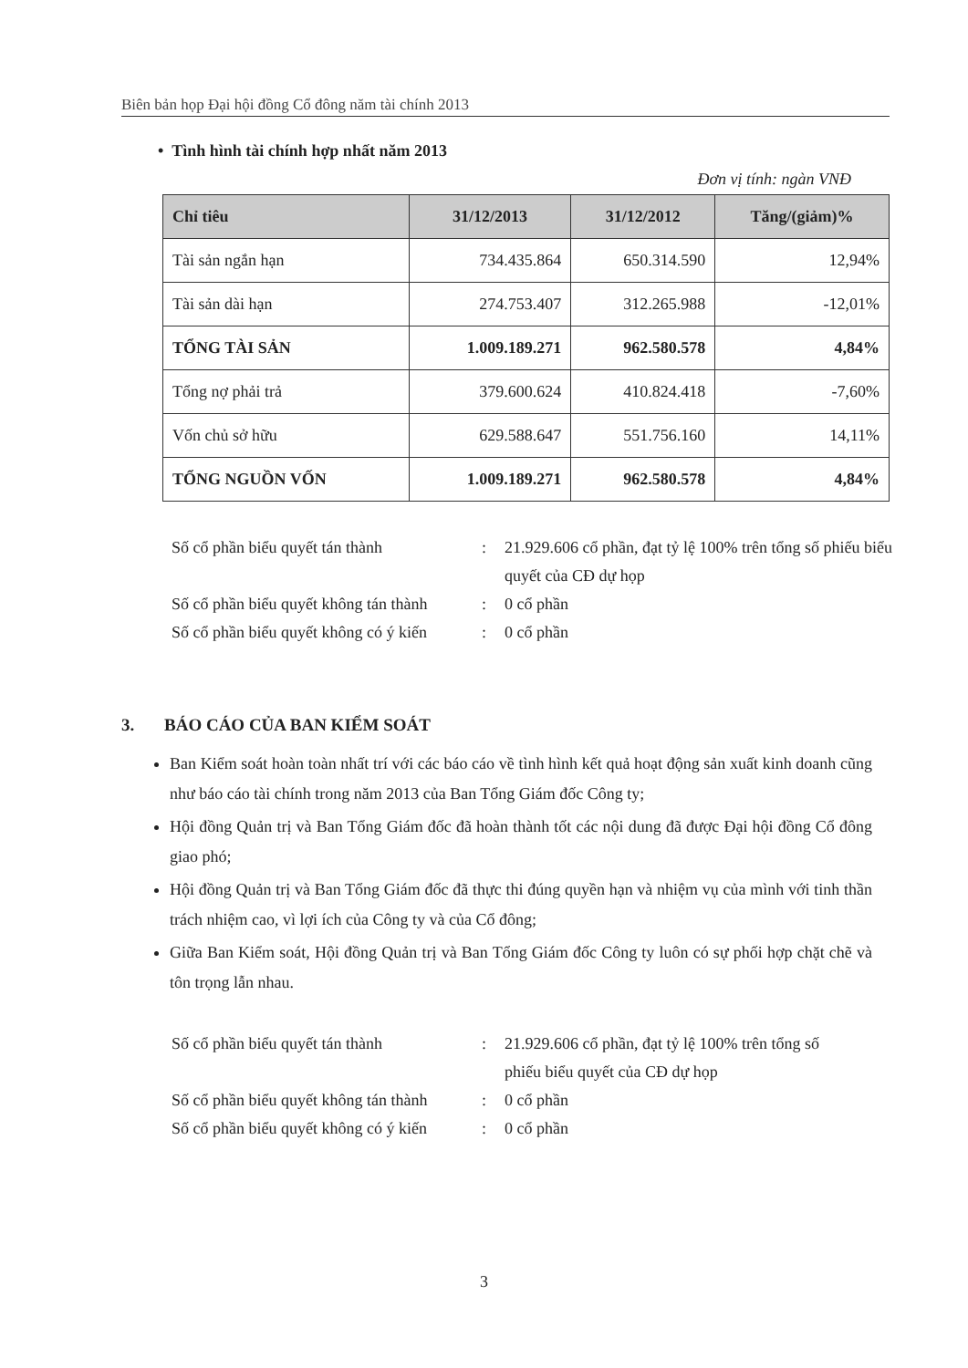Biên bản họp Đại hội đồng Cổ đông năm tài chính 2013
• Tình hình tài chính hợp nhất năm 2013
Đơn vị tính: ngàn VNĐ
| Chỉ tiêu | 31/12/2013 | 31/12/2012 | Tăng/(giảm)% |
| --- | --- | --- | --- |
| Tài sản ngắn hạn | 734.435.864 | 650.314.590 | 12,94% |
| Tài sản dài hạn | 274.753.407 | 312.265.988 | -12,01% |
| TỔNG TÀI SẢN | 1.009.189.271 | 962.580.578 | 4,84% |
| Tổng nợ phải trả | 379.600.624 | 410.824.418 | -7,60% |
| Vốn chủ sở hữu | 629.588.647 | 551.756.160 | 14,11% |
| TỔNG NGUỒN VỐN | 1.009.189.271 | 962.580.578 | 4,84% |
Số cổ phần biểu quyết tán thành: 21.929.606 cổ phần, đạt tỷ lệ 100% trên tổng số phiếu biểu quyết của CĐ dự họp
Số cổ phần biểu quyết không tán thành: 0 cổ phần
Số cổ phần biểu quyết không có ý kiến: 0 cổ phần
3. BÁO CÁO CỦA BAN KIỂM SOÁT
Ban Kiểm soát hoàn toàn nhất trí với các báo cáo về tình hình kết quả hoạt động sản xuất kinh doanh cũng như báo cáo tài chính trong năm 2013 của Ban Tổng Giám đốc Công ty;
Hội đồng Quản trị và Ban Tổng Giám đốc đã hoàn thành tốt các nội dung đã được Đại hội đồng Cổ đông giao phó;
Hội đồng Quản trị và Ban Tổng Giám đốc đã thực thi đúng quyền hạn và nhiệm vụ của mình với tinh thần trách nhiệm cao, vì lợi ích của Công ty và của Cổ đông;
Giữa Ban Kiểm soát, Hội đồng Quản trị và Ban Tổng Giám đốc Công ty luôn có sự phối hợp chặt chẽ và tôn trọng lẫn nhau.
Số cổ phần biểu quyết tán thành: 21.929.606 cổ phần, đạt tỷ lệ 100% trên tổng số phiếu biểu quyết của CĐ dự họp
Số cổ phần biểu quyết không tán thành: 0 cổ phần
Số cổ phần biểu quyết không có ý kiến: 0 cổ phần
3